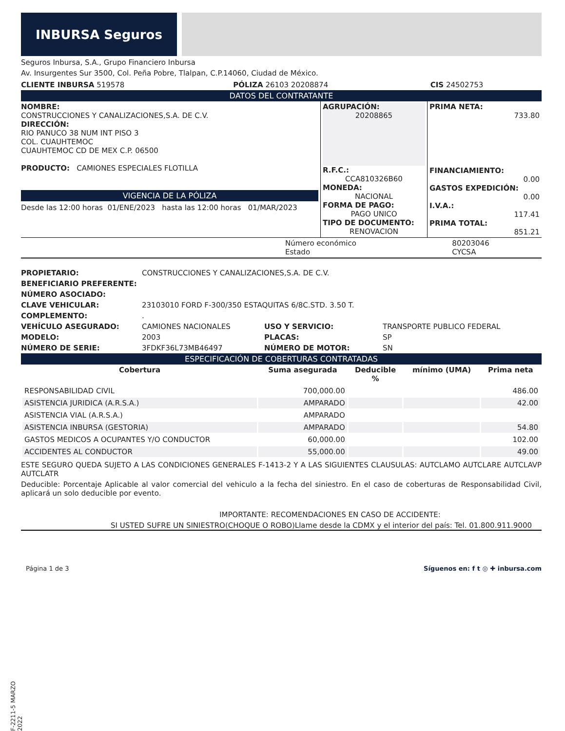F-2211-5 MARZO 2022
INBURSA Seguros
Seguros Inbursa, S.A., Grupo Financiero Inbursa
Av. Insurgentes Sur 3500, Col. Peña Pobre, Tlalpan, C.P.14060, Ciudad de México.
| CLIENTE INBURSA 519578 | PÓLIZA 26103 20208874 | CIS 24502753 |
DATOS DEL CONTRATANTE
| NOMBRE: CONSTRUCCIONES Y CANALIZACIONES,S.A. DE C.V. DIRECCIÓN: RIO PANUCO 38 NUM INT PISO 3 COL. CUAUHTEMOC CUAUHTEMOC CD DE MEX C.P. 06500 PRODUCTO: CAMIONES ESPECIALES FLOTILLA VIGENCIA DE LA PÓLIZA Desde las 12:00 horas 01/ENE/2023 hasta las 12:00 horas 01/MAR/2023 | AGRUPACIÓN: 20208865 R.F.C.: CCA810326B60 MONEDA: NACIONAL FORMA DE PAGO: PAGO UNICO TIPO DE DOCUMENTO: RENOVACION | PRIMA NETA: 733.80 FINANCIAMIENTO: 0.00 GASTOS EXPEDICIÓN: 0.00 I.V.A.: 117.41 PRIMA TOTAL: 851.21 |
| | Número económico Estado | 80203046 CYCSA |
| PROPIETARIO: | CONSTRUCCIONES Y CANALIZACIONES,S.A. DE C.V. | | |
| BENEFICIARIO PREFERENTE: | | | |
| NÚMERO ASOCIADO: | | | |
| CLAVE VEHICULAR: | 23103010 FORD F-300/350 ESTAQUITAS 6/8C.STD. 3.50 T. | | |
| COMPLEMENTO: | . | | |
| VEHÍCULO ASEGURADO: | CAMIONES NACIONALES | USO Y SERVICIO: | TRANSPORTE PUBLICO FEDERAL |
| MODELO: | 2003 | PLACAS: | SP |
| NÚMERO DE SERIE: | 3FDKF36L73MB46497 | NÚMERO DE MOTOR: | SN |
ESPECIFICACIÓN DE COBERTURAS CONTRATADAS
| Cobertura | Suma asegurada | Deducible % | mínimo (UMA) | Prima neta |
| --- | --- | --- | --- | --- |
| RESPONSABILIDAD CIVIL | 700,000.00 | | | 486.00 |
| ASISTENCIA JURIDICA (A.R.S.A.) | AMPARADO | | | 42.00 |
| ASISTENCIA VIAL (A.R.S.A.) | AMPARADO | | | |
| ASISTENCIA INBURSA (GESTORIA) | AMPARADO | | | 54.80 |
| GASTOS MEDICOS A OCUPANTES Y/O CONDUCTOR | 60,000.00 | | | 102.00 |
| ACCIDENTES AL CONDUCTOR | 55,000.00 | | | 49.00 |
ESTE SEGURO QUEDA SUJETO A LAS CONDICIONES GENERALES F-1413-2 Y A LAS SIGUIENTES CLAUSULAS: AUTCLAMO AUTCLARE AUTCLAVP AUTCLATR
Deducible: Porcentaje Aplicable al valor comercial del vehiculo a la fecha del siniestro. En el caso de coberturas de Responsabilidad Civil, aplicará un solo deducible por evento.
IMPORTANTE: RECOMENDACIONES EN CASO DE ACCIDENTE:
SI USTED SUFRE UN SINIESTRO(CHOQUE O ROBO)Llame desde la CDMX y el interior del país: Tel. 01.800.911.9000
Página 1 de 3 Síguenos en: f t ◎ ✚ inbursa.com